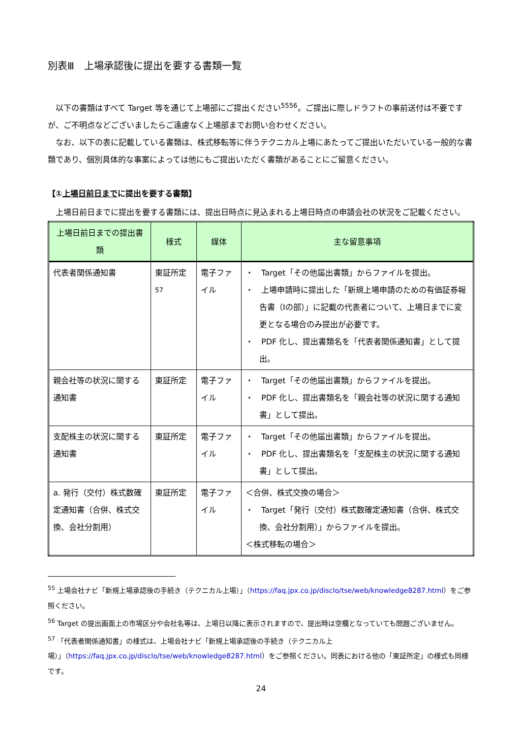別表Ⅲ　上場承認後に提出を要する書類一覧
　以下の書類はすべて Target 等を通じて上場部にご提出ください<sup>55</sup><sup>56</sup>。ご提出に際しドラフトの事前送付は不要ですが、ご不明点などございましたらご遠慮なく上場部までお問い合わせください。
　なお、以下の表に記載している書類は、株式移転等に伴うテクニカル上場にあたってご提出いただいている一般的な書類であり、個別具体的な事案によっては他にもご提出いただく書類があることにご留意ください。
【①上場日前日までに提出を要する書類】
　上場日前日までに提出を要する書類には、提出日時点に見込まれる上場日時点の申請会社の状況をご記載ください。
| 上場日前日までの提出書類 | 様式 | 媒体 | 主な留意事項 |
| --- | --- | --- | --- |
| 代表者関係通知書 | 東証所定<sup>57</sup> | 電子ファイル | ・ Target「その他届出書類」からファイルを提出。 ・ 上場申請時に提出した「新規上場申請のための有価証券報告書（Ⅰの部）」に記載の代表者について、上場日までに変更となる場合のみ提出が必要です。 ・ PDF 化し、提出書類名を「代表者関係通知書」として提出。 |
| 親会社等の状況に関する通知書 | 東証所定 | 電子ファイル | ・ Target「その他届出書類」からファイルを提出。 ・ PDF 化し、提出書類名を「親会社等の状況に関する通知書」として提出。 |
| 支配株主の状況に関する通知書 | 東証所定 | 電子ファイル | ・ Target「その他届出書類」からファイルを提出。 ・ PDF 化し、提出書類名を「支配株主の状況に関する通知書」として提出。 |
| a. 発行（交付）株式数確定通知書（合併、株式交換、会社分割用） | 東証所定 | 電子ファイル | ＜合併、株式交換の場合＞ ・ Target「発行（交付）株式数確定通知書（合併、株式交換、会社分割用）」からファイルを提出。 ＜株式移転の場合＞ |
<sup>55</sup> 上場会社ナビ「新規上場承認後の手続き（テクニカル上場）」（https://faq.jpx.co.jp/disclo/tse/web/knowledge8287.html）をご参照ください。
<sup>56</sup> Target の提出画面上の市場区分や会社名等は、上場日以降に表示されますので、提出時は空欄となっていても問題ございません。
<sup>57</sup> 「代表者関係通知書」の様式は、上場会社ナビ「新規上場承認後の手続き（テクニカル上場）」（https://faq.jpx.co.jp/disclo/tse/web/knowledge8287.html）をご参照ください。同表における他の「東証所定」の様式も同様です。
24